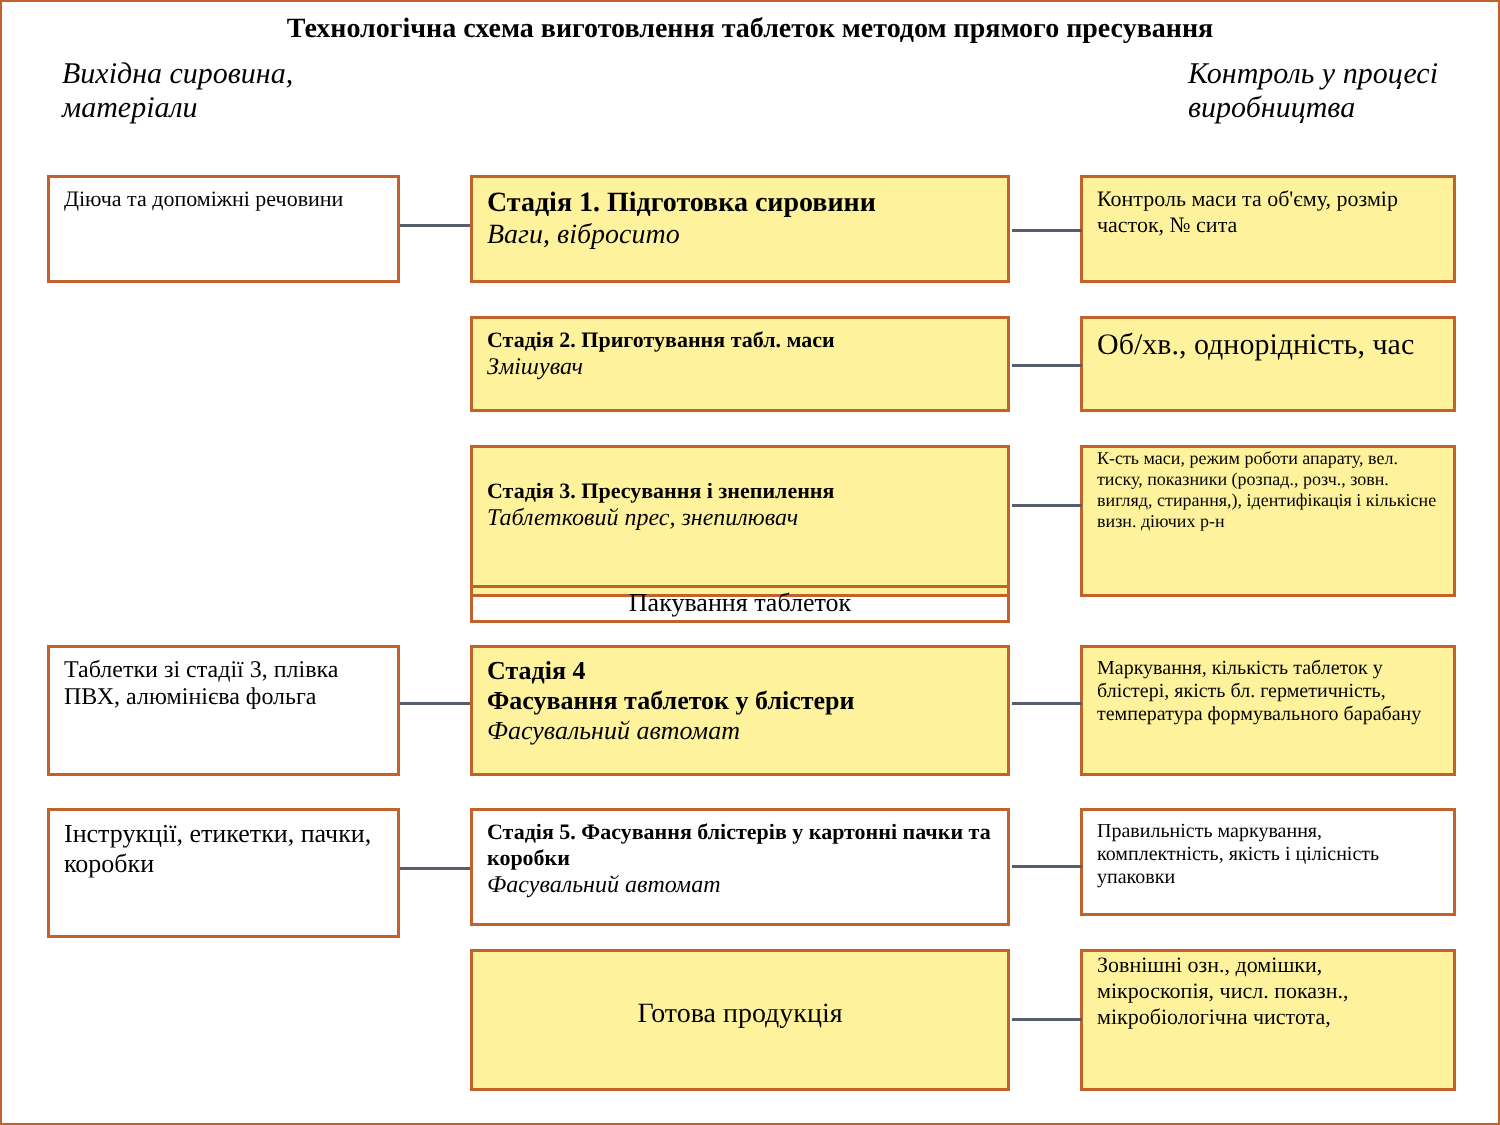Технологічна схема виготовлення таблеток методом прямого пресування
Вихідна сировина,
матеріали
Контроль у процесі
виробництва
Діюча та допоміжні речовини
Стадія 1. Підготовка сировини
Ваги, вібросито
Контроль маси та об'єму, розмір часток, № сита
Стадія 2. Приготування табл. маси
Змішувач
Об/хв., однорідність, час
Стадія 3. Пресування і знепилення
Таблетковий прес, знепилювач
К-сть маси, режим роботи апарату, вел. тиску, показники (розпад., розч., зовн. вигляд, стирання,), ідентифікація і кількісне визн. діючих р-н
Пакування таблеток
Таблетки зі стадії 3, плівка ПВХ, алюмінієва фольга
Стадія 4
Фасування таблеток у блістери
Фасувальний автомат
Маркування, кількість таблеток у блістері, якість бл. герметичність, температура формувального барабану
Інструкції, етикетки, пачки, коробки
Стадія 5. Фасування блістерів у картонні пачки та коробки
Фасувальний автомат
Правильність маркування, комплектність, якість і цілісність упаковки
Готова продукція
Зовнішні озн., домішки, мікроскопія, числ. показн., мікробіологічна чистота,